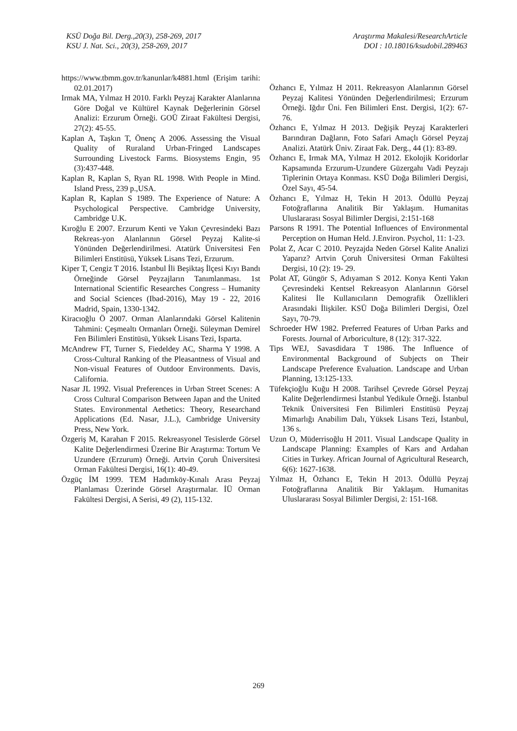KSÜ Doğa Bil. Derg.,20(3), 258-269, 2017
KSU J. Nat. Sci., 20(3), 258-269, 2017
Araştırma Makalesi/ResearchArticle
DOI : 10.18016/ksudobil.289463
https://www.tbmm.gov.tr/kanunlar/k4881.html (Erişim tarihi: 02.01.2017)
Irmak MA, Yılmaz H 2010. Farklı Peyzaj Karakter Alanlarına Göre Doğal ve Kültürel Kaynak Değerlerinin Görsel Analizi: Erzurum Örneği. GOÜ Ziraat Fakültesi Dergisi, 27(2): 45-55.
Kaplan A, Taşkın T, Önenç A 2006. Assessing the Visual Quality of Ruraland Urban-Fringed Landscapes Surrounding Livestock Farms. Biosystems Engin, 95 (3):437-448.
Kaplan R, Kaplan S, Ryan RL 1998. With People in Mind. Island Press, 239 p.,USA.
Kaplan R, Kaplan S 1989. The Experience of Nature: A Psychological Perspective. Cambridge University, Cambridge U.K.
Kıroğlu E 2007. Erzurum Kenti ve Yakın Çevresindeki Bazı Rekreas-yon Alanlarının Görsel Peyzaj Kalite-si Yönünden Değerlendirilmesi. Atatürk Üniversitesi Fen Bilimleri Enstitüsü, Yüksek Lisans Tezi, Erzurum.
Kiper T, Cengiz T 2016. İstanbul İli Beşiktaş İlçesi Kıyı Bandı Örneğinde Görsel Peyzajların Tanımlanması. 1st International Scientific Researches Congress – Humanity and Social Sciences (Ibad-2016), May 19 - 22, 2016 Madrid, Spain, 1330-1342.
Kiracıoğlu Ö 2007. Orman Alanlarındaki Görsel Kalitenin Tahmini: Çeşmealtı Ormanları Örneği. Süleyman Demirel Fen Bilimleri Enstitüsü, Yüksek Lisans Tezi, Isparta.
McAndrew FT, Turner S, Fiedeldey AC, Sharma Y 1998. A Cross-Cultural Ranking of the Pleasantness of Visual and Non-visual Features of Outdoor Environments. Davis, California.
Nasar JL 1992. Visual Preferences in Urban Street Scenes: A Cross Cultural Comparison Between Japan and the United States. Environmental Aethetics: Theory, Researchand Applications (Ed. Nasar, J.L.), Cambridge University Press, New York.
Özgeriş M, Karahan F 2015. Rekreasyonel Tesislerde Görsel Kalite Değerlendirmesi Üzerine Bir Araştırma: Tortum Ve Uzundere (Erzurum) Örneği. Artvin Çoruh Üniversitesi Orman Fakültesi Dergisi, 16(1): 40-49.
Özgüç İM 1999. TEM Hadımköy-Kınalı Arası Peyzaj Planlaması Üzerinde Görsel Araştırmalar. İÜ Orman Fakültesi Dergisi, A Serisi, 49 (2), 115-132.
Özhancı E, Yılmaz H 2011. Rekreasyon Alanlarının Görsel Peyzaj Kalitesi Yönünden Değerlendirilmesi; Erzurum Örneği. Iğdır Üni. Fen Bilimleri Enst. Dergisi, 1(2): 67-76.
Özhancı E, Yılmaz H 2013. Değişik Peyzaj Karakterleri Barındıran Dağların, Foto Safari Amaçlı Görsel Peyzaj Analizi. Atatürk Üniv. Ziraat Fak. Derg., 44 (1): 83-89.
Özhancı E, Irmak MA, Yılmaz H 2012. Ekolojik Koridorlar Kapsamında Erzurum-Uzundere Güzergahı Vadi Peyzajı Tiplerinin Ortaya Konması. KSÜ Doğa Bilimleri Dergisi, Özel Sayı, 45-54.
Özhancı E, Yılmaz H, Tekin H 2013. Ödüllü Peyzaj Fotoğraflarına Analitik Bir Yaklaşım. Humanitas Uluslararası Sosyal Bilimler Dergisi, 2:151-168
Parsons R 1991. The Potential Influences of Environmental Perception on Human Held. J.Environ. Psychol, 11: 1-23.
Polat Z, Acar C 2010. Peyzajda Neden Görsel Kalite Analizi Yaparız? Artvin Çoruh Üniversitesi Orman Fakültesi Dergisi, 10 (2): 19- 29.
Polat AT, Güngör S, Adıyaman S 2012. Konya Kenti Yakın Çevresindeki Kentsel Rekreasyon Alanlarının Görsel Kalitesi İle Kullanıcıların Demografik Özellikleri Arasındaki İlişkiler. KSÜ Doğa Bilimleri Dergisi, Özel Sayı, 70-79.
Schroeder HW 1982. Preferred Features of Urban Parks and Forests. Journal of Arboriculture, 8 (12): 317-322.
Tips WEJ, Savasdidara T 1986. The Influence of Environmental Background of Subjects on Their Landscape Preference Evaluation. Landscape and Urban Planning, 13:125-133.
Tüfekçioğlu Kuğu H 2008. Tarihsel Çevrede Görsel Peyzaj Kalite Değerlendirmesi İstanbul Yedikule Örneği. İstanbul Teknik Üniversitesi Fen Bilimleri Enstitüsü Peyzaj Mimarlığı Anabilim Dalı, Yüksek Lisans Tezi, İstanbul, 136 s.
Uzun O, Müderrisoğlu H 2011. Visual Landscape Quality in Landscape Planning: Examples of Kars and Ardahan Cities in Turkey. African Journal of Agricultural Research, 6(6): 1627-1638.
Yılmaz H, Özhancı E, Tekin H 2013. Ödüllü Peyzaj Fotoğraflarına Analitik Bir Yaklaşım. Humanitas Uluslararası Sosyal Bilimler Dergisi, 2: 151-168.
269